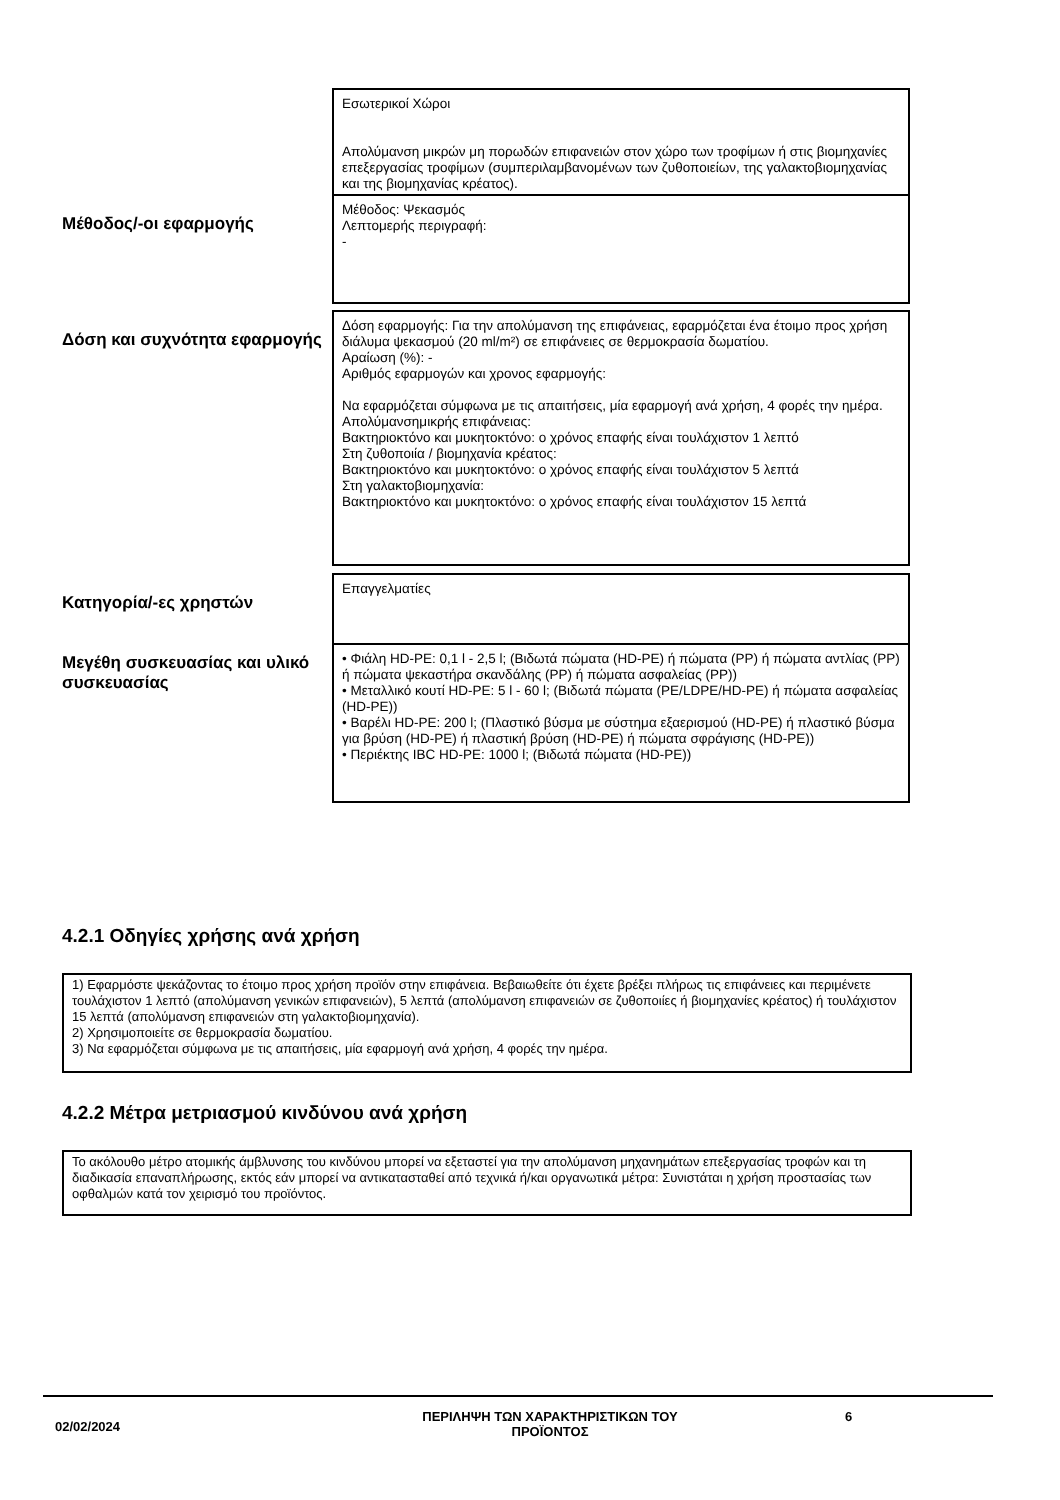Εσωτερικοί Χώροι
Απολύμανση μικρών μη πορωδών επιφανειών στον χώρο των τροφίμων ή στις βιομηχανίες επεξεργασίας τροφίμων (συμπεριλαμβανομένων των ζυθοποιείων, της γαλακτοβιομηχανίας και της βιομηχανίας κρέατος).
Μέθοδος/-οι εφαρμογής
Μέθοδος: Ψεκασμός
Λεπτομερής περιγραφή:
-
Δόση και συχνότητα εφαρμογής
Δόση εφαρμογής: Για την απολύμανση της επιφάνειας, εφαρμόζεται ένα έτοιμο προς χρήση διάλυμα ψεκασμού (20 ml/m²) σε επιφάνειες σε θερμοκρασία δωματίου.
Αραίωση (%): -
Αριθμός εφαρμογών και χρονος εφαρμογής:
Να εφαρμόζεται σύμφωνα με τις απαιτήσεις, μία εφαρμογή ανά χρήση, 4 φορές την ημέρα.
Απολύμανσημικρής επιφάνειας:
Βακτηριοκτόνο και μυκητοκτόνο: ο χρόνος επαφής είναι τουλάχιστον 1 λεπτό
Στη ζυθοποιία / βιομηχανία κρέατος:
Βακτηριοκτόνο και μυκητοκτόνο: ο χρόνος επαφής είναι τουλάχιστον 5 λεπτά
Στη γαλακτοβιομηχανία:
Βακτηριοκτόνο και μυκητοκτόνο: ο χρόνος επαφής είναι τουλάχιστον 15 λεπτά
Κατηγορία/-ες χρηστών
Επαγγελματίες
Μεγέθη συσκευασίας και υλικό συσκευασίας
• Φιάλη HD-PE: 0,1 l - 2,5 l; (Βιδωτά πώματα (HD-PE) ή πώματα (PP) ή πώματα αντλίας (PP) ή πώματα ψεκαστήρα σκανδάλης (PP) ή πώματα ασφαλείας (PP))
• Μεταλλικό κουτί HD-PE: 5 l - 60 l; (Βιδωτά πώματα (PE/LDPE/HD-PE) ή πώματα ασφαλείας (HD-PE))
• Βαρέλι HD-PE: 200 l; (Πλαστικό βύσμα με σύστημα εξαερισμού (HD-PE) ή πλαστικό βύσμα για βρύση (HD-PE) ή πλαστική βρύση (HD-PE) ή πώματα σφράγισης (HD-PE))
• Περιέκτης IBC HD-PE: 1000 l; (Βιδωτά πώματα (HD-PE))
4.2.1 Οδηγίες χρήσης ανά χρήση
1) Εφαρμόστε ψεκάζοντας το έτοιμο προς χρήση προϊόν στην επιφάνεια. Βεβαιωθείτε ότι έχετε βρέξει πλήρως τις επιφάνειες και περιμένετε τουλάχιστον 1 λεπτό (απολύμανση γενικών επιφανειών), 5 λεπτά (απολύμανση επιφανειών σε ζυθοποιίες ή βιομηχανίες κρέατος) ή τουλάχιστον 15 λεπτά (απολύμανση επιφανειών στη γαλακτοβιομηχανία).
2) Χρησιμοποιείτε σε θερμοκρασία δωματίου.
3) Να εφαρμόζεται σύμφωνα με τις απαιτήσεις, μία εφαρμογή ανά χρήση, 4 φορές την ημέρα.
4.2.2 Μέτρα μετριασμού κινδύνου ανά χρήση
Το ακόλουθο μέτρο ατομικής άμβλυνσης του κινδύνου μπορεί να εξεταστεί για την απολύμανση μηχανημάτων επεξεργασίας τροφών και τη διαδικασία επαναπλήρωσης, εκτός εάν μπορεί να αντικατασταθεί από τεχνικά ή/και οργανωτικά μέτρα: Συνιστάται η χρήση προστασίας των οφθαλμών κατά τον χειρισμό του προϊόντος.
02/02/2024
ΠΕΡΙΛΗΨΗ ΤΩΝ ΧΑΡΑΚΤΗΡΙΣΤΙΚΩΝ ΤΟΥ ΠΡΟΪΟΝΤΟΣ 6